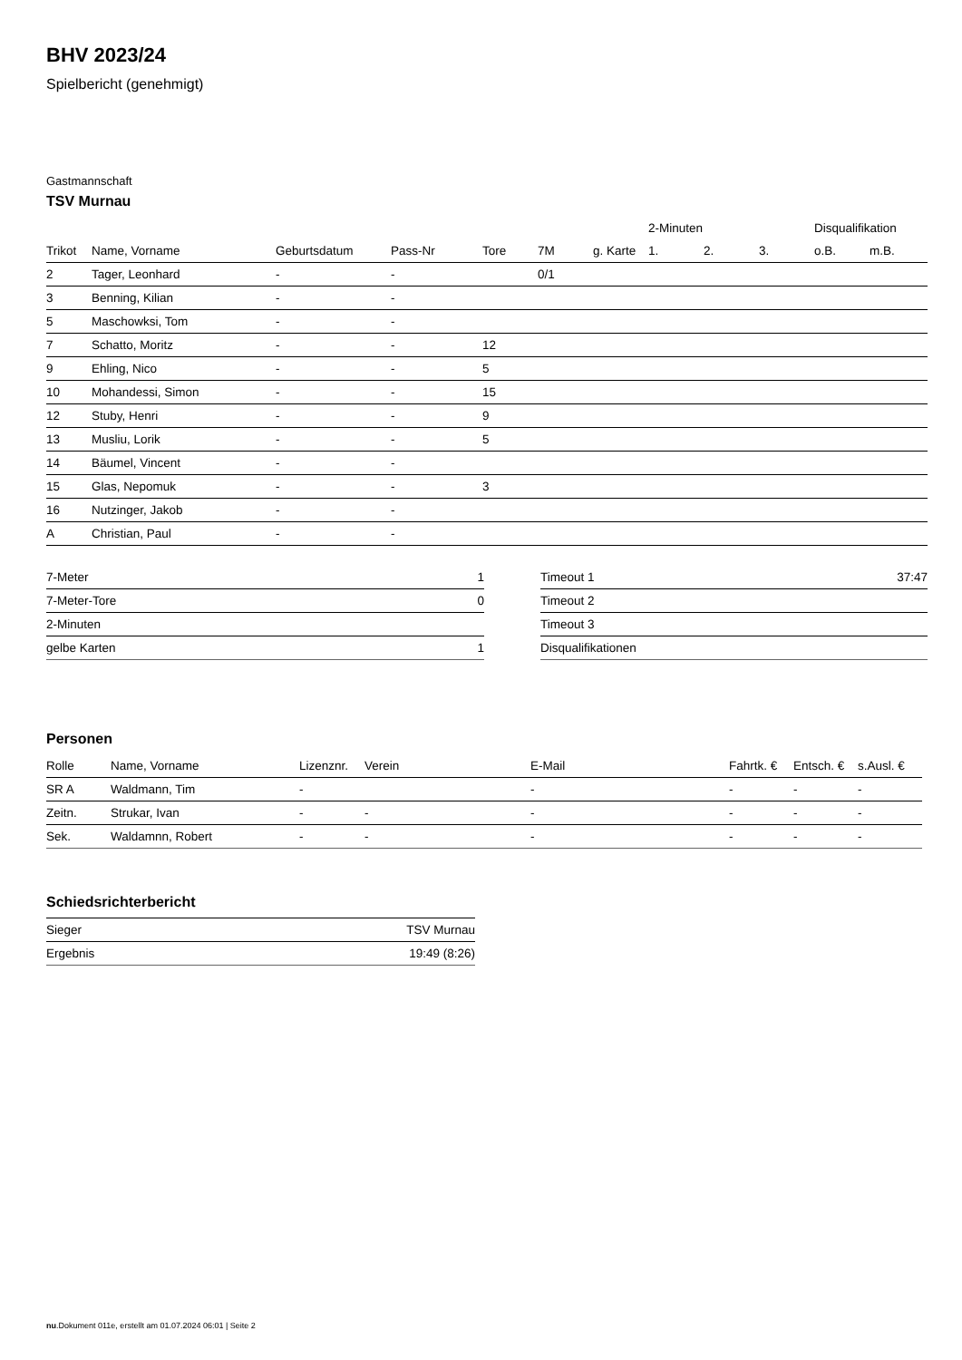BHV 2023/24
Spielbericht (genehmigt)
Gastmannschaft
TSV Murnau
| | | | | | | | 2-Minuten | | | Disqualifikation | |
| --- | --- | --- | --- | --- | --- | --- | --- | --- | --- | --- | --- |
| Trikot | Name, Vorname | Geburtsdatum | Pass-Nr | Tore | 7M | g. Karte | 1. | 2. | 3. | o.B. | m.B. |
| 2 | Tager, Leonhard | - | - | | 0/1 | | | | | | |
| 3 | Benning, Kilian | - | - | | | | | | | | |
| 5 | Maschowksi, Tom | - | - | | | | | | | | |
| 7 | Schatto, Moritz | - | - | 12 | | | | | | | |
| 9 | Ehling, Nico | - | - | 5 | | | | | | | |
| 10 | Mohandessi, Simon | - | - | 15 | | | | | | | |
| 12 | Stuby, Henri | - | - | 9 | | | | | | | |
| 13 | Musliu, Lorik | - | - | 5 | | | | | | | |
| 14 | Bäumel, Vincent | - | - | | | | | | | | |
| 15 | Glas, Nepomuk | - | - | 3 | | | | | | | |
| 16 | Nutzinger, Jakob | - | - | | | | | | | | |
| A | Christian, Paul | - | - | | | | | | | | |
| 7-Meter | 1 |
| 7-Meter-Tore | 0 |
| 2-Minuten | |
| gelbe Karten | 1 |
| Timeout 1 | 37:47 |
| Timeout 2 | |
| Timeout 3 | |
| Disqualifikationen | |
Personen
| Rolle | Name, Vorname | Lizenznr. | Verein | E-Mail | Fahrtk. € | Entsch. € | s.Ausl. € |
| --- | --- | --- | --- | --- | --- | --- | --- |
| SR A | Waldmann, Tim | - | | - | - | - | - |
| Zeitn. | Strukar, Ivan | - | - | - | - | - | - |
| Sek. | Waldamnn, Robert | - | - | - | - | - | - |
Schiedsrichterbericht
| Sieger | TSV Murnau |
| Ergebnis | 19:49 (8:26) |
nu.Dokument 011e, erstellt am 01.07.2024 06:01 | Seite 2